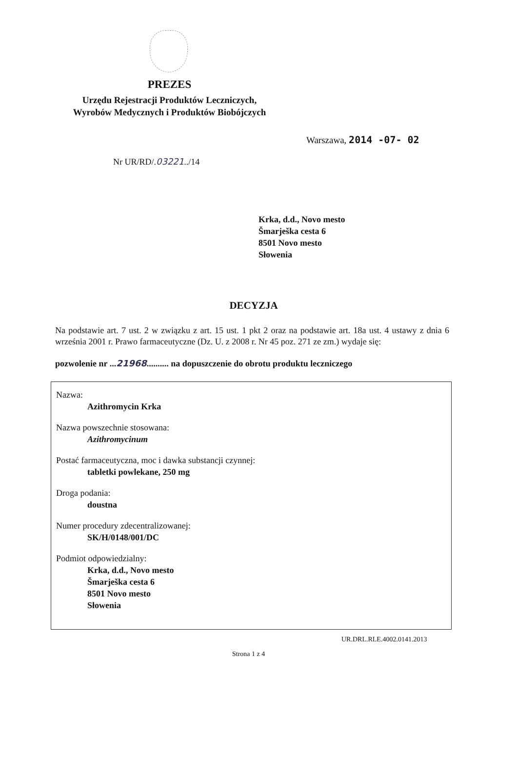PREZES
Urzędu Rejestracji Produktów Leczniczych,
Wyrobów Medycznych i Produktów Biobójczych
Warszawa, 2014 -07- 02
Nr UR/RD/.03221../14
Krka, d.d., Novo mesto
Šmarješka cesta 6
8501 Novo mesto
Słowenia
DECYZJA
Na podstawie art. 7 ust. 2 w związku z art. 15 ust. 1 pkt 2 oraz na podstawie art. 18a ust. 4 ustawy z dnia 6 września 2001 r. Prawo farmaceutyczne (Dz. U. z 2008 r. Nr 45 poz. 271 ze zm.) wydaje się:
pozwolenie nr ...21968.......... na dopuszczenie do obrotu produktu leczniczego
Nazwa:
Azithromycin Krka
Nazwa powszechnie stosowana:
Azithromycinum
Postać farmaceutyczna, moc i dawka substancji czynnej:
tabletki powlekane, 250 mg
Droga podania:
doustna
Numer procedury zdecentralizowanej:
SK/H/0148/001/DC
Podmiot odpowiedzialny:
Krka, d.d., Novo mesto
Šmarješka cesta 6
8501 Novo mesto
Słowenia
UR.DRL.RLE.4002.0141.2013
Strona 1 z 4